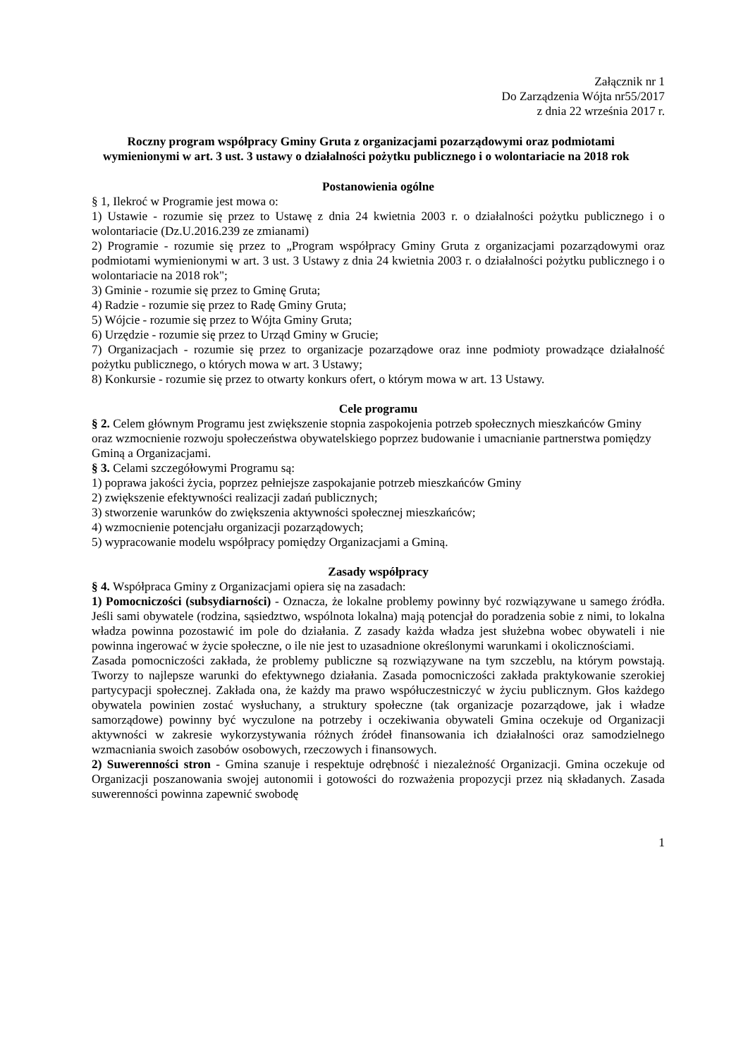Załącznik nr 1
Do Zarządzenia Wójta nr55/2017
z dnia 22 września 2017 r.
Roczny program współpracy Gminy Gruta z organizacjami pozarządowymi oraz podmiotami wymienionymi w art. 3 ust. 3 ustawy o działalności pożytku publicznego i o wolontariacie na 2018 rok
Postanowienia ogólne
§ 1, Ilekroć w Programie jest mowa o:
1) Ustawie - rozumie się przez to Ustawę z dnia 24 kwietnia 2003 r. o działalności pożytku publicznego i o wolontariacie (Dz.U.2016.239 ze zmianami)
2) Programie - rozumie się przez to „Program współpracy Gminy Gruta z organizacjami pozarządowymi oraz podmiotami wymienionymi w art. 3 ust. 3 Ustawy z dnia 24 kwietnia 2003 r. o działalności pożytku publicznego i o wolontariacie na 2018 rok";
3) Gminie - rozumie się przez to Gminę Gruta;
4) Radzie - rozumie się przez to Radę Gminy Gruta;
5) Wójcie - rozumie się przez to Wójta Gminy Gruta;
6) Urzędzie - rozumie się przez to Urząd Gminy w Grucie;
7) Organizacjach - rozumie się przez to organizacje pozarządowe oraz inne podmioty prowadzące działalność pożytku publicznego, o których mowa w art. 3 Ustawy;
8) Konkursie - rozumie się przez to otwarty konkurs ofert, o którym mowa w art. 13 Ustawy.
Cele programu
§ 2. Celem głównym Programu jest zwiększenie stopnia zaspokojenia potrzeb społecznych mieszkańców Gminy oraz wzmocnienie rozwoju społeczeństwa obywatelskiego poprzez budowanie i umacnianie partnerstwa pomiędzy Gminą a Organizacjami.
§ 3. Celami szczegółowymi Programu są:
1) poprawa jakości życia, poprzez pełniejsze zaspokajanie potrzeb mieszkańców Gminy
2) zwiększenie efektywności realizacji zadań publicznych;
3) stworzenie warunków do zwiększenia aktywności społecznej mieszkańców;
4) wzmocnienie potencjału organizacji pozarządowych;
5) wypracowanie modelu współpracy pomiędzy Organizacjami a Gminą.
Zasady współpracy
§ 4. Współpraca Gminy z Organizacjami opiera się na zasadach:
1) Pomocniczości (subsydiarności) - Oznacza, że lokalne problemy powinny być rozwiązywane u samego źródła. Jeśli sami obywatele (rodzina, sąsiedztwo, wspólnota lokalna) mają potencjał do poradzenia sobie z nimi, to lokalna władza powinna pozostawić im pole do działania. Z zasady każda władza jest służebna wobec obywateli i nie powinna ingerować w życie społeczne, o ile nie jest to uzasadnione określonymi warunkami i okolicznościami.
Zasada pomocniczości zakłada, że problemy publiczne są rozwiązywane na tym szczeblu, na którym powstają. Tworzy to najlepsze warunki do efektywnego działania. Zasada pomocniczości zakłada praktykowanie szerokiej partycypacji społecznej. Zakłada ona, że każdy ma prawo współuczestniczyć w życiu publicznym. Głos każdego obywatela powinien zostać wysłuchany, a struktury społeczne (tak organizacje pozarządowe, jak i władze samorządowe) powinny być wyczulone na potrzeby i oczekiwania obywateli Gmina oczekuje od Organizacji aktywności w zakresie wykorzystywania różnych źródeł finansowania ich działalności oraz samodzielnego wzmacniania swoich zasobów osobowych, rzeczowych i finansowych.
2) Suwerenności stron - Gmina szanuje i respektuje odrębność i niezależność Organizacji. Gmina oczekuje od Organizacji poszanowania swojej autonomii i gotowości do rozważenia propozycji przez nią składanych. Zasada suwerenności powinna zapewnić swobodę
1